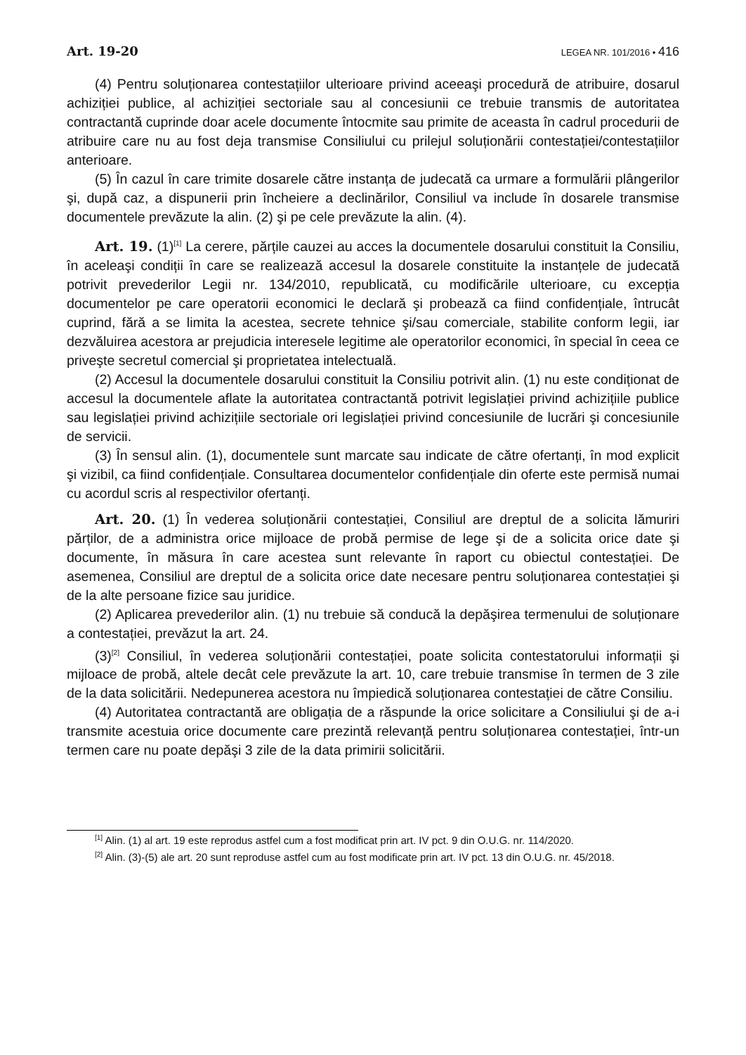Art. 19-20 LEGEA NR. 101/2016 • 416
(4) Pentru soluționarea contestațiilor ulterioare privind aceeaşi procedură de atribuire, dosarul achiziției publice, al achiziției sectoriale sau al concesiunii ce trebuie transmis de autoritatea contractantă cuprinde doar acele documente întocmite sau primite de aceasta în cadrul procedurii de atribuire care nu au fost deja transmise Consiliului cu prilejul soluționării contestației/contestațiilor anterioare.
(5) În cazul în care trimite dosarele către instanța de judecată ca urmare a formulării plângerilor şi, după caz, a dispunerii prin încheiere a declinărilor, Consiliul va include în dosarele transmise documentele prevăzute la alin. (2) şi pe cele prevăzute la alin. (4).
Art. 19. (1)<sup>[1]</sup> La cerere, părțile cauzei au acces la documentele dosarului constituit la Consiliu, în aceleaşi condiții în care se realizează accesul la dosarele constituite la instanțele de judecată potrivit prevederilor Legii nr. 134/2010, republicată, cu modificările ulterioare, cu excepția documentelor pe care operatorii economici le declară şi probează ca fiind confidențiale, întrucât cuprind, fără a se limita la acestea, secrete tehnice şi/sau comerciale, stabilite conform legii, iar dezvăluirea acestora ar prejudicia interesele legitime ale operatorilor economici, în special în ceea ce priveşte secretul comercial şi proprietatea intelectuală.
(2) Accesul la documentele dosarului constituit la Consiliu potrivit alin. (1) nu este condiționat de accesul la documentele aflate la autoritatea contractantă potrivit legislației privind achizițiile publice sau legislației privind achizițiile sectoriale ori legislației privind concesiunile de lucrări şi concesiunile de servicii.
(3) În sensul alin. (1), documentele sunt marcate sau indicate de către ofertanți, în mod explicit şi vizibil, ca fiind confidențiale. Consultarea documentelor confidențiale din oferte este permisă numai cu acordul scris al respectivilor ofertanți.
Art. 20. (1) În vederea soluționării contestației, Consiliul are dreptul de a solicita lămuriri părților, de a administra orice mijloace de probă permise de lege şi de a solicita orice date şi documente, în măsura în care acestea sunt relevante în raport cu obiectul contestației. De asemenea, Consiliul are dreptul de a solicita orice date necesare pentru soluționarea contestației şi de la alte persoane fizice sau juridice.
(2) Aplicarea prevederilor alin. (1) nu trebuie să conducă la depăşirea termenului de soluționare a contestației, prevăzut la art. 24.
(3)<sup>[2]</sup> Consiliul, în vederea soluționării contestației, poate solicita contestatorului informații şi mijloace de probă, altele decât cele prevăzute la art. 10, care trebuie transmise în termen de 3 zile de la data solicitării. Nedepunerea acestora nu împiedică soluționarea contestației de către Consiliu.
(4) Autoritatea contractantă are obligația de a răspunde la orice solicitare a Consiliului şi de a-i transmite acestuia orice documente care prezintă relevanță pentru soluționarea contestației, într-un termen care nu poate depăşi 3 zile de la data primirii solicitării.
<sup>[1]</sup> Alin. (1) al art. 19 este reprodus astfel cum a fost modificat prin art. IV pct. 9 din O.U.G. nr. 114/2020.
<sup>[2]</sup> Alin. (3)-(5) ale art. 20 sunt reproduse astfel cum au fost modificate prin art. IV pct. 13 din O.U.G. nr. 45/2018.